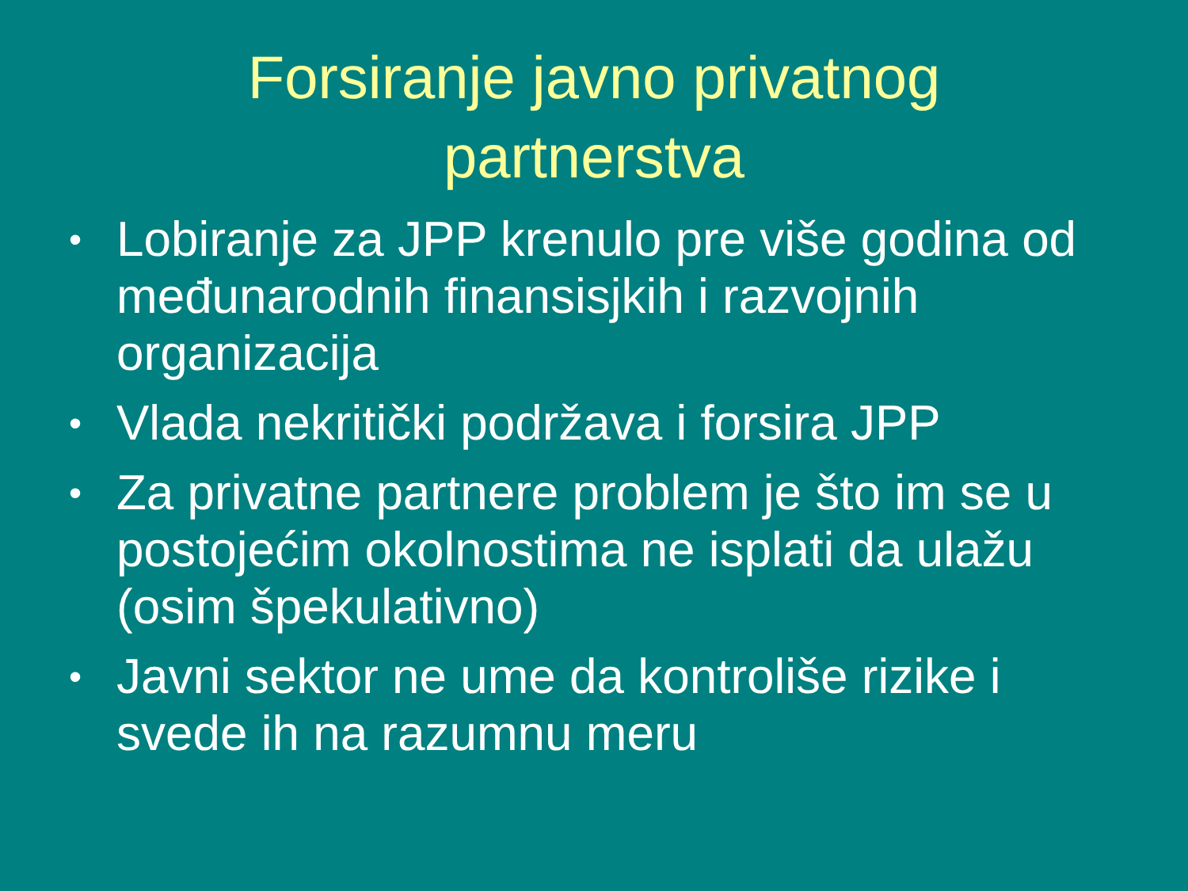Forsiranje javno privatnog
partnerstva
• Lobiranje za JPP krenulo pre više godina od međunarodnih finansisjkih i razvojnih organizacija
• Vlada nekritički podržava i forsira JPP
• Za privatne partnere problem je što im se u postojećim okolnostima ne isplati da ulažu (osim špekulativno)
• Javni sektor ne ume da kontroliše rizike i svede ih na razumnu meru